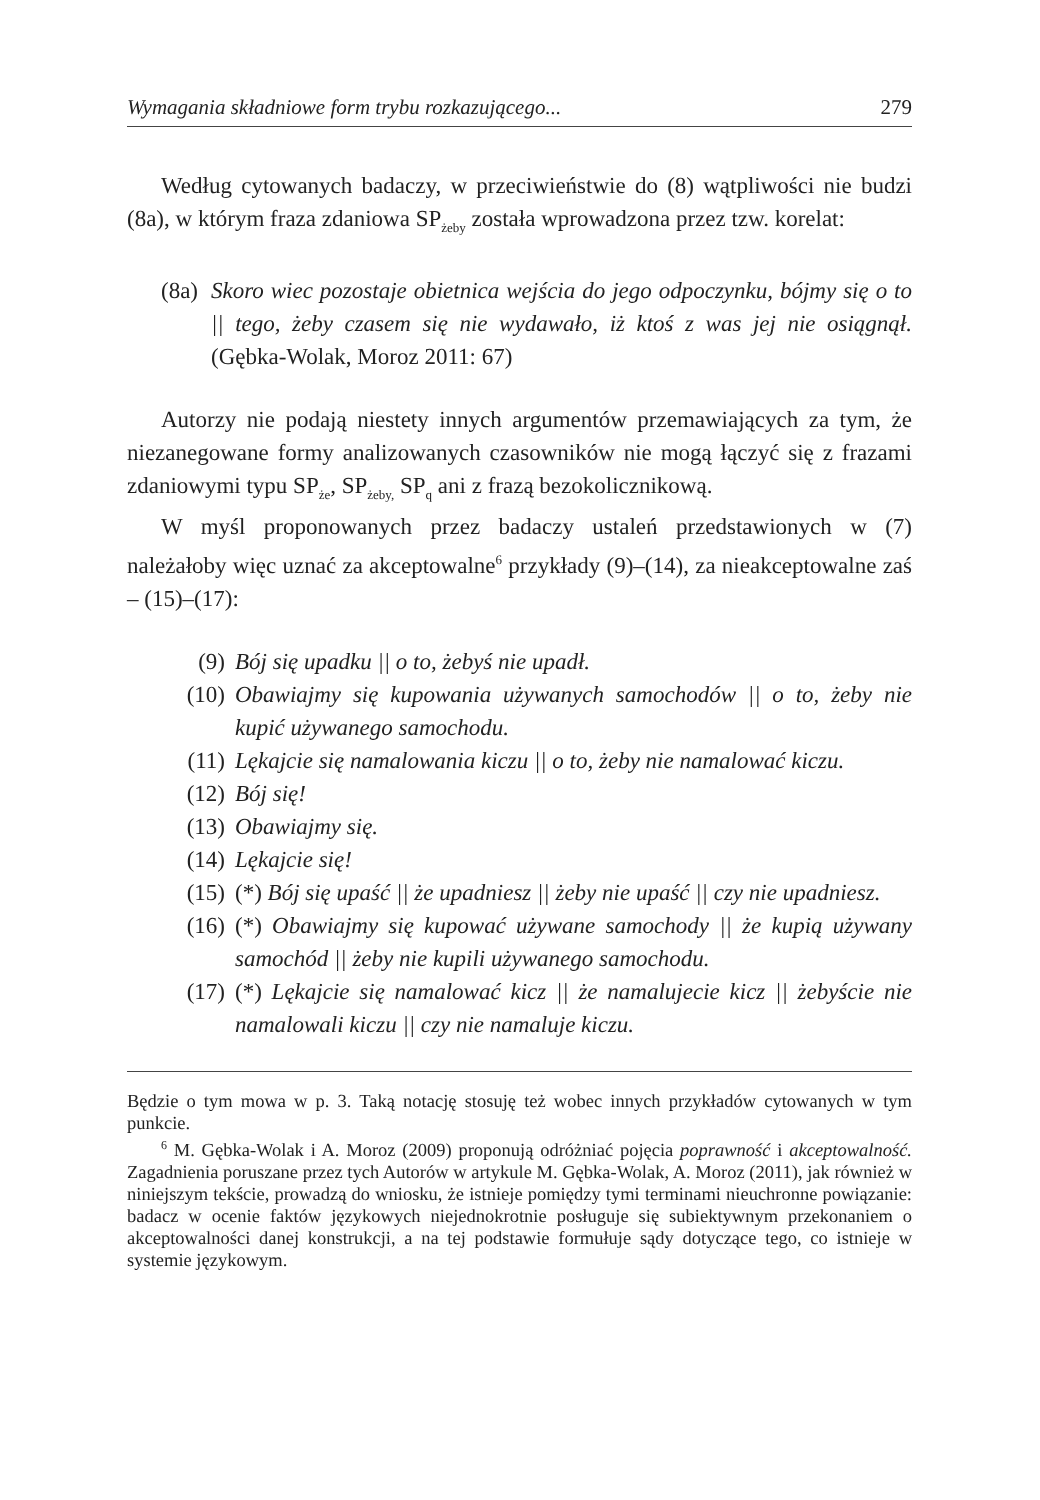Wymagania składniowe form trybu rozkazującego... 279
Według cytowanych badaczy, w przeciwieństwie do (8) wątpliwości nie budzi (8a), w którym fraza zdaniowa SP<sub>żeby</sub> została wprowadzona przez tzw. korelat:
(8a) Skoro wiec pozostaje obietnica wejścia do jego odpoczynku, bójmy się o to || tego, żeby czasem się nie wydawało, iż ktoś z was jej nie osiągnął. (Gębka-Wolak, Moroz 2011: 67)
Autorzy nie podają niestety innych argumentów przemawiających za tym, że niezanegowane formy analizowanych czasowników nie mogą łączyć się z frazami zdaniowymi typu SP<sub>że</sub>, SP<sub>żeby,</sub> SP<sub>q</sub> ani z frazą bezokolicznikową.
W myśl proponowanych przez badaczy ustaleń przedstawionych w (7) należałoby więc uznać za akceptowalne<sup>6</sup> przykłady (9)–(14), za nieakceptowalne zaś – (15)–(17):
(9) Bój się upadku || o to, żebyś nie upadł.
(10) Obawiajmy się kupowania używanych samochodów || o to, żeby nie kupić używanego samochodu.
(11) Lękajcie się namalowania kiczu || o to, żeby nie namalować kiczu.
(12) Bój się!
(13) Obawiajmy się.
(14) Lękajcie się!
(15) (*) Bój się upaść || że upadniesz || żeby nie upaść || czy nie upadniesz.
(16) (*) Obawiajmy się kupować używane samochody || że kupią używany samochód || żeby nie kupili używanego samochodu.
(17) (*) Lękajcie się namalować kicz || że namalujecie kicz || żebyście nie namalowali kiczu || czy nie namaluje kiczu.
Będzie o tym mowa w p. 3. Taką notację stosuję też wobec innych przykładów cytowanych w tym punkcie.
<sup>6</sup> M. Gębka-Wolak i A. Moroz (2009) proponują odróżniać pojęcia poprawność i akceptowalność. Zagadnienia poruszane przez tych Autorów w artykule M. Gębka-Wolak, A. Moroz (2011), jak również w niniejszym tekście, prowadzą do wniosku, że istnieje pomiędzy tymi terminami nieuchronne powiązanie: badacz w ocenie faktów językowych niejednokrotnie posługuje się subiektywnym przekonaniem o akceptowalności danej konstrukcji, a na tej podstawie formułuje sądy dotyczące tego, co istnieje w systemie językowym.